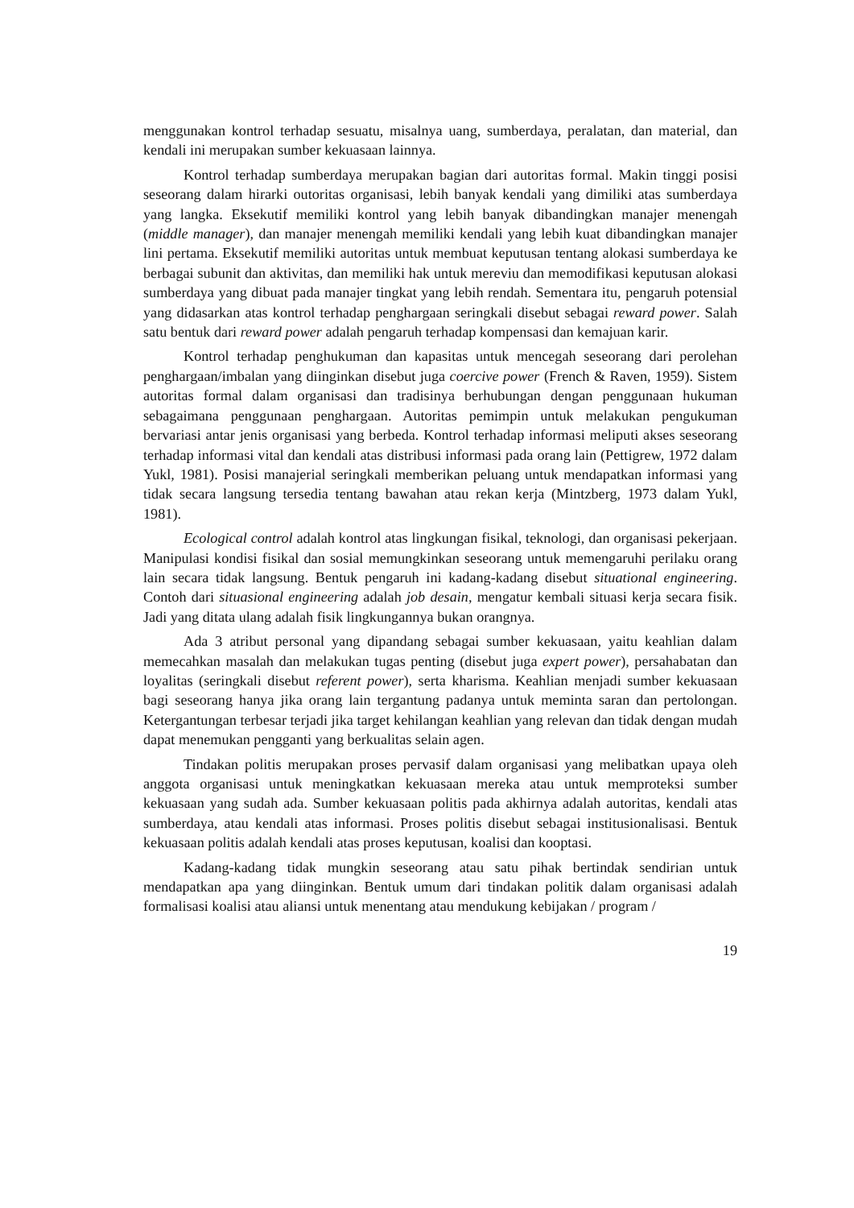menggunakan kontrol terhadap sesuatu, misalnya uang, sumberdaya, peralatan, dan material, dan kendali ini merupakan sumber kekuasaan lainnya.
Kontrol terhadap sumberdaya merupakan bagian dari autoritas formal. Makin tinggi posisi seseorang dalam hirarki outoritas organisasi, lebih banyak kendali yang dimiliki atas sumberdaya yang langka. Eksekutif memiliki kontrol yang lebih banyak dibandingkan manajer menengah (middle manager), dan manajer menengah memiliki kendali yang lebih kuat dibandingkan manajer lini pertama. Eksekutif memiliki autoritas untuk membuat keputusan tentang alokasi sumberdaya ke berbagai subunit dan aktivitas, dan memiliki hak untuk mereviu dan memodifikasi keputusan alokasi sumberdaya yang dibuat pada manajer tingkat yang lebih rendah. Sementara itu, pengaruh potensial yang didasarkan atas kontrol terhadap penghargaan seringkali disebut sebagai reward power. Salah satu bentuk dari reward power adalah pengaruh terhadap kompensasi dan kemajuan karir.
Kontrol terhadap penghukuman dan kapasitas untuk mencegah seseorang dari perolehan penghargaan/imbalan yang diinginkan disebut juga coercive power (French & Raven, 1959). Sistem autoritas formal dalam organisasi dan tradisinya berhubungan dengan penggunaan hukuman sebagaimana penggunaan penghargaan. Autoritas pemimpin untuk melakukan pengukuman bervariasi antar jenis organisasi yang berbeda. Kontrol terhadap informasi meliputi akses seseorang terhadap informasi vital dan kendali atas distribusi informasi pada orang lain (Pettigrew, 1972 dalam Yukl, 1981). Posisi manajerial seringkali memberikan peluang untuk mendapatkan informasi yang tidak secara langsung tersedia tentang bawahan atau rekan kerja (Mintzberg, 1973 dalam Yukl, 1981).
Ecological control adalah kontrol atas lingkungan fisikal, teknologi, dan organisasi pekerjaan. Manipulasi kondisi fisikal dan sosial memungkinkan seseorang untuk memengaruhi perilaku orang lain secara tidak langsung. Bentuk pengaruh ini kadang-kadang disebut situational engineering. Contoh dari situasional engineering adalah job desain, mengatur kembali situasi kerja secara fisik. Jadi yang ditata ulang adalah fisik lingkungannya bukan orangnya.
Ada 3 atribut personal yang dipandang sebagai sumber kekuasaan, yaitu keahlian dalam memecahkan masalah dan melakukan tugas penting (disebut juga expert power), persahabatan dan loyalitas (seringkali disebut referent power), serta kharisma. Keahlian menjadi sumber kekuasaan bagi seseorang hanya jika orang lain tergantung padanya untuk meminta saran dan pertolongan. Ketergantungan terbesar terjadi jika target kehilangan keahlian yang relevan dan tidak dengan mudah dapat menemukan pengganti yang berkualitas selain agen.
Tindakan politis merupakan proses pervasif dalam organisasi yang melibatkan upaya oleh anggota organisasi untuk meningkatkan kekuasaan mereka atau untuk memproteksi sumber kekuasaan yang sudah ada. Sumber kekuasaan politis pada akhirnya adalah autoritas, kendali atas sumberdaya, atau kendali atas informasi. Proses politis disebut sebagai institusionalisasi. Bentuk kekuasaan politis adalah kendali atas proses keputusan, koalisi dan kooptasi.
Kadang-kadang tidak mungkin seseorang atau satu pihak bertindak sendirian untuk mendapatkan apa yang diinginkan. Bentuk umum dari tindakan politik dalam organisasi adalah formalisasi koalisi atau aliansi untuk menentang atau mendukung kebijakan / program /
19